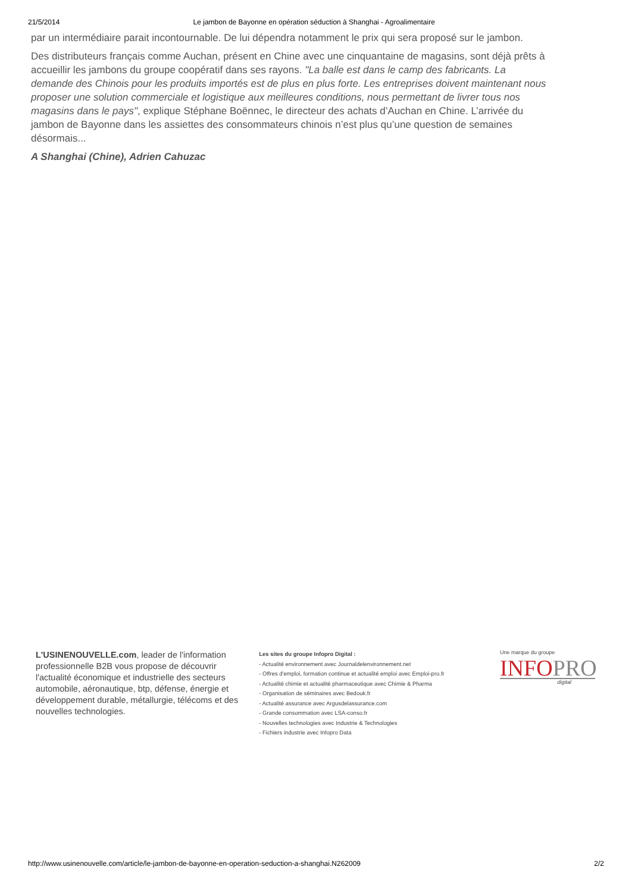21/5/2014 Le jambon de Bayonne en opération séduction à Shanghai - Agroalimentaire
par un intermédiaire parait incontournable. De lui dépendra notamment le prix qui sera proposé sur le jambon.
Des distributeurs français comme Auchan, présent en Chine avec une cinquantaine de magasins, sont déjà prêts à accueillir les jambons du groupe coopératif dans ses rayons. "La balle est dans le camp des fabricants. La demande des Chinois pour les produits importés est de plus en plus forte. Les entreprises doivent maintenant nous proposer une solution commerciale et logistique aux meilleures conditions, nous permettant de livrer tous nos magasins dans le pays", explique Stéphane Boënnec, le directeur des achats d’Auchan en Chine. L’arrivée du jambon de Bayonne dans les assiettes des consommateurs chinois n’est plus qu’une question de semaines désormais...
A Shanghai (Chine), Adrien Cahuzac
L'USINENOUVELLE.com, leader de l'information professionnelle B2B vous propose de découvrir l'actualité économique et industrielle des secteurs automobile, aéronautique, btp, défense, énergie et développement durable, métallurgie, télécoms et des nouvelles technologies.
Les sites du groupe Infopro Digital :
- Actualité environnement avec Journaldelenvironnement.net
- Offres d'emploi, formation continue et actualité emploi avec Emploi-pro.fr
- Actualité chimie et actualité pharmaceutique avec Chimie & Pharma
- Organisation de séminaires avec Bedouk.fr
- Actualité assurance avec Argusdelassurance.com
- Grande consommation avec LSA-conso.fr
- Nouvelles technologies avec Industrie & Technologies
- Fichiers industrie avec Infopro Data
Une marque du groupe
INFOPRO
digital
http://www.usinenouvelle.com/article/le-jambon-de-bayonne-en-operation-seduction-a-shanghai.N262009 2/2